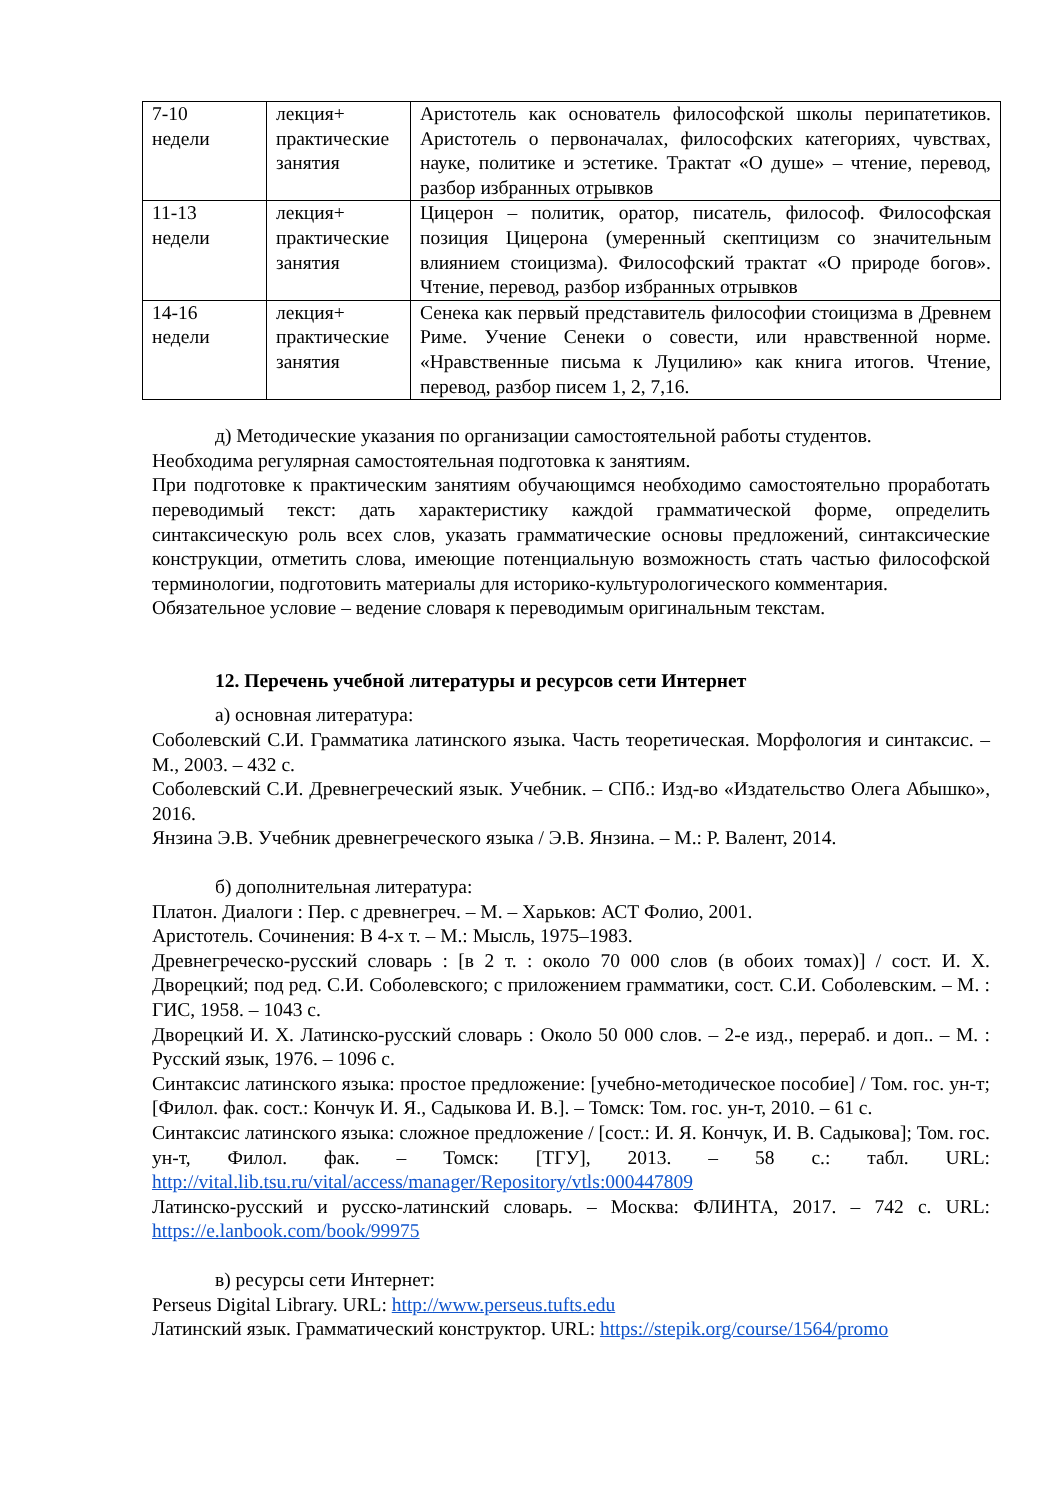| 7-10 недели | лекция+ практические занятия | Аристотель как основатель философской школы перипатетиков. Аристотель о первоначалах, философских категориях, чувствах, науке, политике и эстетике. Трактат «О душе» – чтение, перевод, разбор избранных отрывков |
| 11-13 недели | лекция+ практические занятия | Цицерон – политик, оратор, писатель, философ. Философская позиция Цицерона (умеренный скептицизм со значительным влиянием стоицизма). Философский трактат «О природе богов». Чтение, перевод, разбор избранных отрывков |
| 14-16 недели | лекция+ практические занятия | Сенека как первый представитель философии стоицизма в Древнем Риме. Учение Сенеки о совести, или нравственной норме. «Нравственные письма к Луцилию» как книга итогов. Чтение, перевод, разбор писем 1, 2, 7,16. |
д) Методические указания по организации самостоятельной работы студентов.
Необходима регулярная самостоятельная подготовка к занятиям.
При подготовке к практическим занятиям обучающимся необходимо самостоятельно проработать переводимый текст: дать характеристику каждой грамматической форме, определить синтаксическую роль всех слов, указать грамматические основы предложений, синтаксические конструкции, отметить слова, имеющие потенциальную возможность стать частью философской терминологии, подготовить материалы для историко-культурологического комментария.
Обязательное условие – ведение словаря к переводимым оригинальным текстам.
12. Перечень учебной литературы и ресурсов сети Интернет
а) основная литература:
Соболевский С.И. Грамматика латинского языка. Часть теоретическая. Морфология и синтаксис. – М., 2003. – 432 с.
Соболевский С.И. Древнегреческий язык. Учебник. – СПб.: Изд-во «Издательство Олега Абышко», 2016.
Янзина Э.В. Учебник древнегреческого языка / Э.В. Янзина. – М.: Р. Валент, 2014.
б) дополнительная литература:
Платон. Диалоги : Пер. с древнегреч. – М. – Харьков: АСТ Фолио, 2001.
Аристотель. Сочинения: В 4-х т. – М.: Мысль, 1975–1983.
Древнегреческо-русский словарь : [в 2 т. : около 70 000 слов (в обоих томах)] / сост. И. Х. Дворецкий; под ред. С.И. Соболевского; с приложением грамматики, сост. С.И. Соболевским. – М. : ГИС, 1958. – 1043 с.
Дворецкий И. Х. Латинско-русский словарь : Около 50 000 слов. – 2-е изд., перераб. и доп.. – М. : Русский язык, 1976. – 1096 с.
Синтаксис латинского языка: простое предложение: [учебно-методическое пособие] / Том. гос. ун-т; [Филол. фак. сост.: Кончук И. Я., Садыкова И. В.]. – Томск: Том. гос. ун-т, 2010. – 61 с.
Синтаксис латинского языка: сложное предложение / [сост.: И. Я. Кончук, И. В. Садыкова]; Том. гос. ун-т, Филол. фак. – Томск: [ТГУ], 2013. – 58 с.: табл. URL: http://vital.lib.tsu.ru/vital/access/manager/Repository/vtls:000447809
Латинско-русский и русско-латинский словарь. – Москва: ФЛИНТА, 2017. – 742 с. URL: https://e.lanbook.com/book/99975
в) ресурсы сети Интернет:
Perseus Digital Library. URL: http://www.perseus.tufts.edu
Латинский язык. Грамматический конструктор. URL: https://stepik.org/course/1564/promo